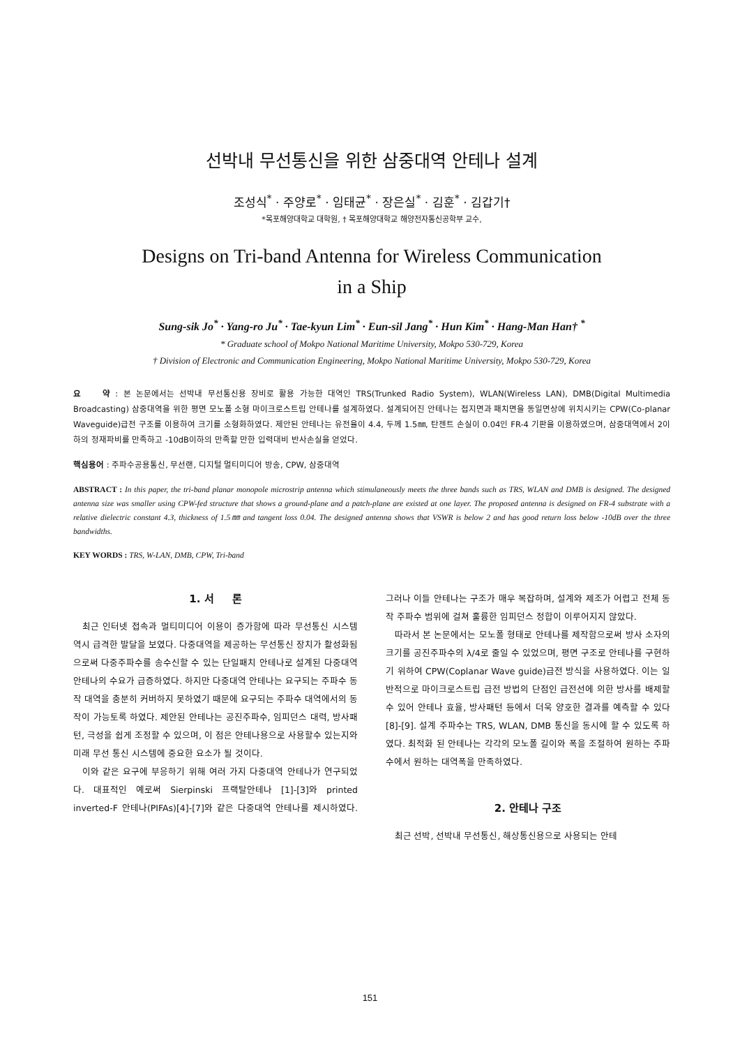선박내 무선통신을 위한 삼중대역 안테나 설계
조성식<sup>*</sup> · 주양로<sup>*</sup> · 임태균<sup>*</sup> · 장은실<sup>*</sup> · 김훈<sup>*</sup> · 김갑기†
*목포해양대학교 대학원, † 목포해양대학교 해양전자통신공학부 교수,
Designs on Tri-band Antenna for Wireless Communication
in a Ship
Sung-sik Jo<sup>*</sup> · Yang-ro Ju<sup>*</sup> · Tae-kyun Lim<sup>*</sup> · Eun-sil Jang<sup>*</sup> · Hun Kim<sup>*</sup> · Hang-Man Han† <sup>*</sup>
* Graduate school of Mokpo National Maritime University, Mokpo 530-729, Korea
† Division of Electronic and Communication Engineering, Mokpo National Maritime University, Mokpo 530-729, Korea
요 약 : 본 논문에서는 선박내 무선통신용 장비로 활용 가능한 대역인 TRS(Trunked Radio System), WLAN(Wireless LAN), DMB(Digital Multimedia Broadcasting) 삼중대역을 위한 평면 모노폴 소형 마이크로스트립 안테나를 설계하였다. 설계되어진 안테나는 접지면과 패치면을 동일면상에 위치시키는 CPW(Co-planar Waveguide)급전 구조를 이용하여 크기를 소형화하였다. 제안된 안테나는 유전율이 4.4, 두께 1.5㎜, 탄젠트 손실이 0.04인 FR-4 기판을 이용하였으며, 삼중대역에서 2이하의 정재파비를 만족하고 -10dB이하의 만족할 만한 입력대비 반사손실을 얻었다.
핵심용어 : 주파수공용통신, 무선랜, 디지털 멀티미디어 방송, CPW, 삼중대역
ABSTRACT : In this paper, the tri-band planar monopole microstrip antenna which stimulaneously meets the three bands such as TRS, WLAN and DMB is designed. The designed antenna size was smaller using CPW-fed structure that shows a ground-plane and a patch-plane are existed at one layer. The proposed antenna is designed on FR-4 substrate with a relative dielectric constant 4.3, thickness of 1.5㎜ and tangent loss 0.04. The designed antenna shows that VSWR is below 2 and has good return loss below -10dB over the three bandwidths.
KEY WORDS : TRS, W-LAN, DMB, CPW, Tri-band
1. 서 론
최근 인터넷 접속과 멀티미디어 이용이 증가함에 따라 무선통신 시스템 역시 급격한 발달을 보였다. 다중대역을 제공하는 무선통신 장치가 활성화됨으로써 다중주파수를 송수신할 수 있는 단일패치 안테나로 설계된 다중대역 안테나의 수요가 급증하였다. 하지만 다중대역 안테나는 요구되는 주파수 동작 대역을 충분히 커버하지 못하였기 때문에 요구되는 주파수 대역에서의 동작이 가능토록 하였다. 제안된 안테나는 공진주파수, 임피던스 대력, 방사패턴, 극성을 쉽게 조정할 수 있으며, 이 점은 안테나용으로 사용할수 있는지와 미래 무선 통신 시스템에 중요한 요소가 될 것이다.
이와 같은 요구에 부응하기 위해 여러 가지 다중대역 안테나가 연구되었다. 대표적인 예로써 Sierpinski 프랙탈안테나 [1]-[3]와 printed inverted-F 안테나(PIFAs)[4]-[7]와 같은 다중대역 안테나를 제시하였다. 그러나 이들 안테나는 구조가 매우 복잡하며, 설계와 제조가 어렵고 전체 동작 주파수 범위에 걸쳐 훌륭한 임피던스 정합이 이루어지지 않았다.
따라서 본 논문에서는 모노폴 형태로 안테나를 제작함으로써 방사 소자의 크기를 공진주파수의 λ/4로 줄일 수 있었으며, 평면 구조로 안테나를 구현하기 위하여 CPW(Coplanar Wave guide)급전 방식을 사용하였다. 이는 일반적으로 마이크로스트립 급전 방법의 단점인 급전선에 의한 방사를 배제할 수 있어 안테나 효율, 방사패턴 등에서 더욱 양호한 결과를 예측할 수 있다[8]-[9]. 설계 주파수는 TRS, WLAN, DMB 통신을 동시에 할 수 있도록 하였다. 최적화 된 안테나는 각각의 모노폴 길이와 폭을 조절하여 원하는 주파수에서 원하는 대역폭을 만족하였다.
2. 안테나 구조
최근 선박, 선박내 무선통신, 해상통신용으로 사용되는 안테
151